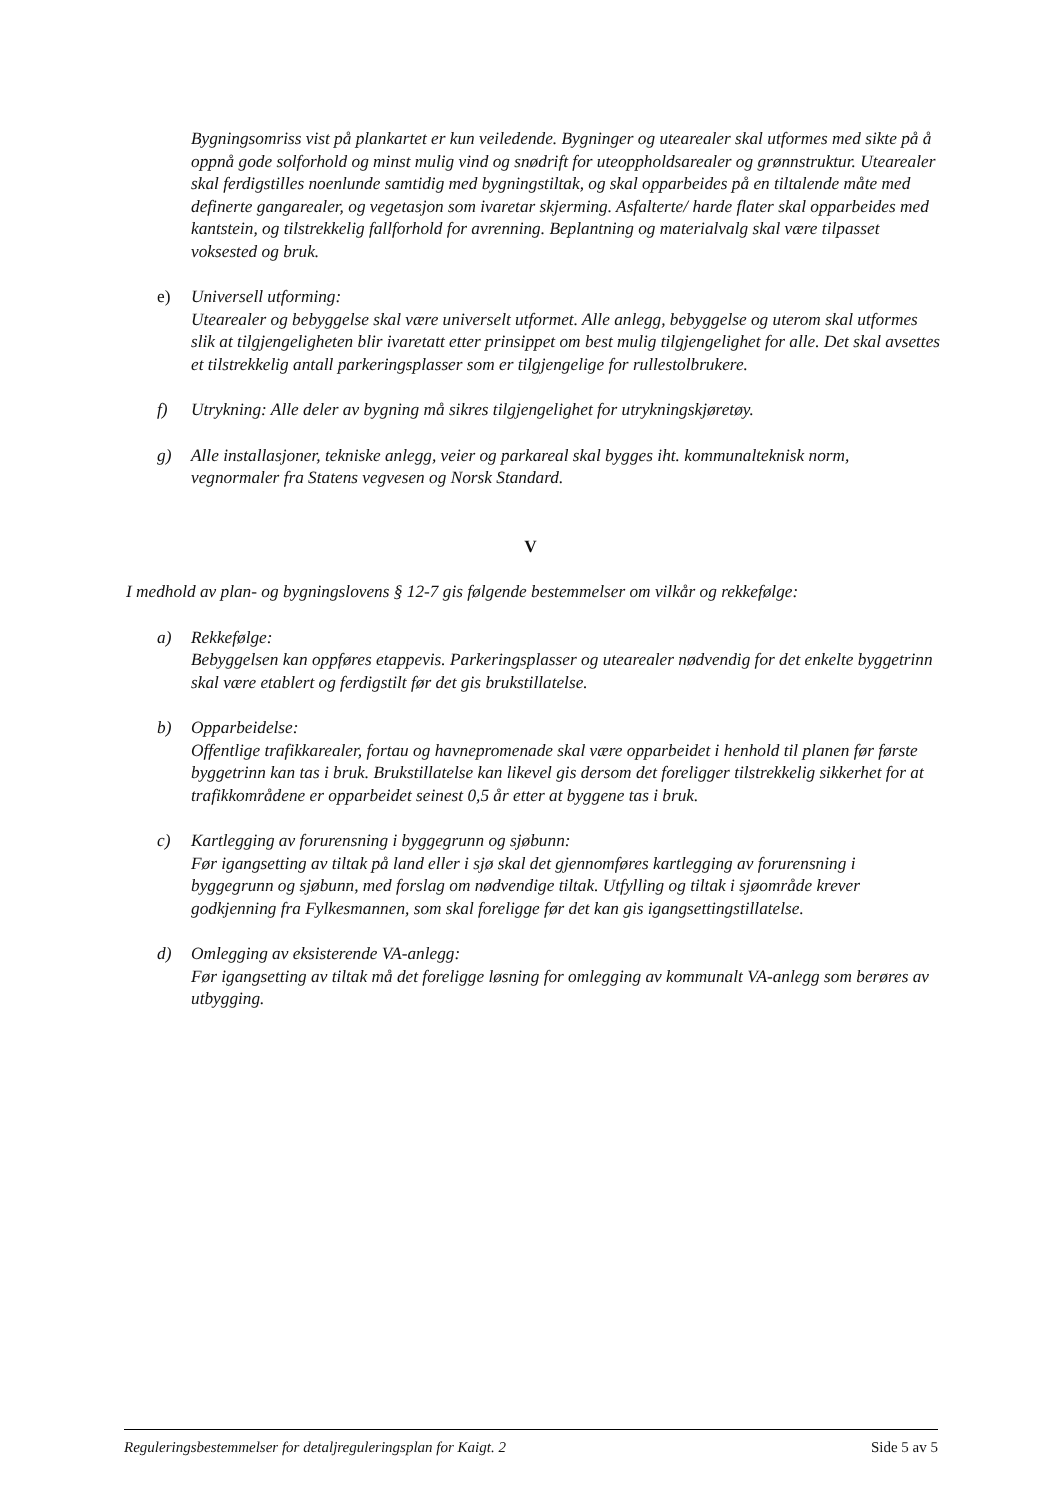Bygningsomriss vist på plankartet er kun veiledende. Bygninger og utearealer skal utformes med sikte på å oppnå gode solforhold og minst mulig vind og snødrift for uteoppholdsarealer og grønnstruktur. Utearealer skal ferdigstilles noenlunde samtidig med bygningstiltak, og skal opparbeides på en tiltalende måte med definerte gangarealer, og vegetasjon som ivaretar skjerming. Asfalterte/ harde flater skal opparbeides med kantstein, og tilstrekkelig fallforhold for avrenning. Beplantning og materialvalg skal være tilpasset voksested og bruk.
e) Universell utforming:
Utearealer og bebyggelse skal være universelt utformet. Alle anlegg, bebyggelse og uterom skal utformes slik at tilgjengeligheten blir ivaretatt etter prinsippet om best mulig tilgjengelighet for alle. Det skal avsettes et tilstrekkelig antall parkeringsplasser som er tilgjengelige for rullestolbrukere.
f) Utrykning: Alle deler av bygning må sikres tilgjengelighet for utrykningskjøretøy.
g) Alle installasjoner, tekniske anlegg, veier og parkareal skal bygges iht. kommunalteknisk norm, vegnormaler fra Statens vegvesen og Norsk Standard.
V
I medhold av plan- og bygningslovens § 12-7 gis følgende bestemmelser om vilkår og rekkefølge:
a) Rekkefølge:
Bebyggelsen kan oppføres etappevis. Parkeringsplasser og utearealer nødvendig for det enkelte byggetrinn skal være etablert og ferdigstilt før det gis brukstillatelse.
b) Opparbeidelse:
Offentlige trafikkarealer, fortau og havnepromenade skal være opparbeidet i henhold til planen før første byggetrinn kan tas i bruk. Brukstillatelse kan likevel gis dersom det foreligger tilstrekkelig sikkerhet for at trafikkområdene er opparbeidet seinest 0,5 år etter at byggene tas i bruk.
c) Kartlegging av forurensning i byggegrunn og sjøbunn:
Før igangsetting av tiltak på land eller i sjø skal det gjennomføres kartlegging av forurensning i byggegrunn og sjøbunn, med forslag om nødvendige tiltak. Utfylling og tiltak i sjøområde krever godkjenning fra Fylkesmannen, som skal foreligge før det kan gis igangsettingstillatelse.
d) Omlegging av eksisterende VA-anlegg:
Før igangsetting av tiltak må det foreligge løsning for omlegging av kommunalt VA-anlegg som berøres av utbygging.
Reguleringsbestemmelser for detaljreguleringsplan for Kaigt. 2 Side 5 av 5